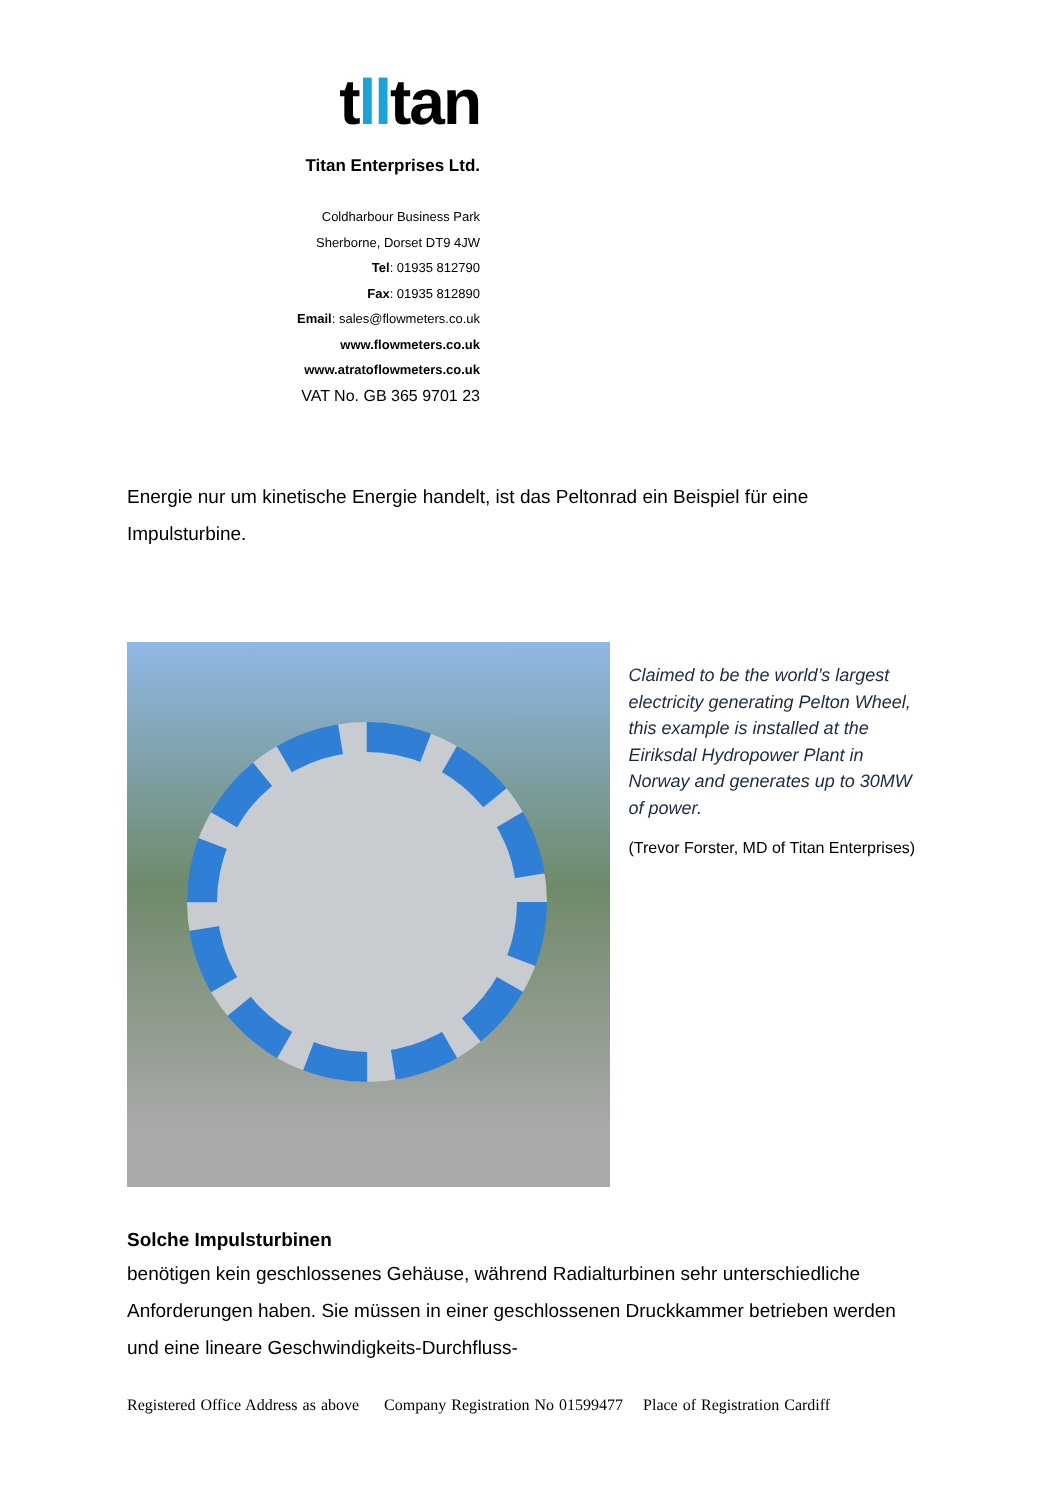tlltan
Titan Enterprises Ltd.
Coldharbour Business Park
Sherborne, Dorset DT9 4JW
Tel: 01935 812790
Fax: 01935 812890
Email: sales@flowmeters.co.uk
www.flowmeters.co.uk
www.atratoflowmeters.co.uk
VAT No. GB 365 9701 23
Energie nur um kinetische Energie handelt, ist das Peltonrad ein Beispiel für eine Impulsturbine.
Claimed to be the world’s largest electricity generating Pelton Wheel, this example is installed at the Eiriksdal Hydropower Plant in Norway and generates up to 30MW of power.
(Trevor Forster, MD of Titan Enterprises)
Solche Impulsturbinen
benötigen kein geschlossenes Gehäuse, während Radialturbinen sehr unterschiedliche Anforderungen haben. Sie müssen in einer geschlossenen Druckkammer betrieben werden und eine lineare Geschwindigkeits-Durchfluss-
Registered Office Address as above Company Registration No 01599477 Place of Registration Cardiff